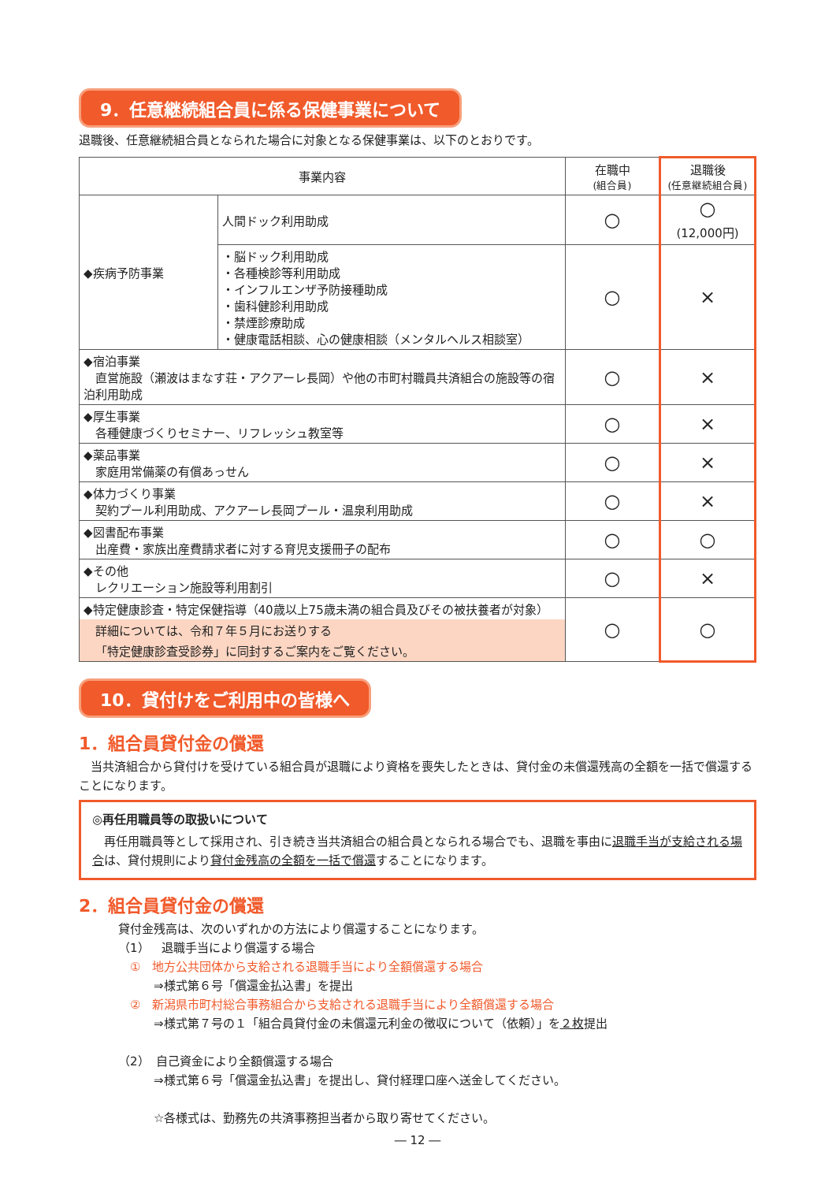9．任意継続組合員に係る保健事業について
退職後、任意継続組合員となられた場合に対象となる保健事業は、以下のとおりです。
| 事業内容 | | 在職中 (組合員) | 退職後 (任意継続組合員) |
| --- | --- | --- | --- |
| ◆疾病予防事業 | 人間ドック利用助成 | ○ | ○ (12,000円) |
| | ・脳ドック利用助成 ・各種検診等利用助成 ・インフルエンザ予防接種助成 ・歯科健診利用助成 ・禁煙診療助成 ・健康電話相談、心の健康相談（メンタルヘルス相談室） | ○ | × |
| ◆宿泊事業 直営施設（瀬波はまなす荘・アクアーレ長岡）や他の市町村職員共済組合の施設等の宿泊利用助成 | | ○ | × |
| ◆厚生事業 各種健康づくりセミナー、リフレッシュ教室等 | | ○ | × |
| ◆薬品事業 家庭用常備薬の有償あっせん | | ○ | × |
| ◆体力づくり事業 契約プール利用助成、アクアーレ長岡プール・温泉利用助成 | | ○ | × |
| ◆図書配布事業 出産費・家族出産費請求者に対する育児支援冊子の配布 | | ○ | ○ |
| ◆その他 レクリエーション施設等利用割引 | | ○ | × |
| ◆特定健康診査・特定保健指導（40歳以上75歳未満の組合員及びその被扶養者が対象） 詳細については、令和７年５月にお送りする 「特定健康診査受診券」に同封するご案内をご覧ください。 | | ○ | ○ |
10．貸付けをご利用中の皆様へ
1．組合員貸付金の償還
　当共済組合から貸付けを受けている組合員が退職により資格を喪失したときは、貸付金の未償還残高の全額を一括で償還することになります。
◎再任用職員等の取扱いについて
　再任用職員等として採用され、引き続き当共済組合の組合員となられる場合でも、退職を事由に退職手当が支給される場合は、貸付規則により貸付金残高の全額を一括で償還することになります。
2．組合員貸付金の償還
貸付金残高は、次のいずれかの方法により償還することになります。
（1）　退職手当により償還する場合
　①　地方公共団体から支給される退職手当により全額償還する場合
　　　⇒様式第６号「償還金払込書」を提出
　②　新潟県市町村総合事務組合から支給される退職手当により全額償還する場合
　　　⇒様式第７号の１「組合員貸付金の未償還元利金の徴収について（依頼）」を２枚提出
（2）　自己資金により全額償還する場合
　　　⇒様式第６号「償還金払込書」を提出し、貸付経理口座へ送金してください。
　　　☆各様式は、勤務先の共済事務担当者から取り寄せてください。
― 12 ―